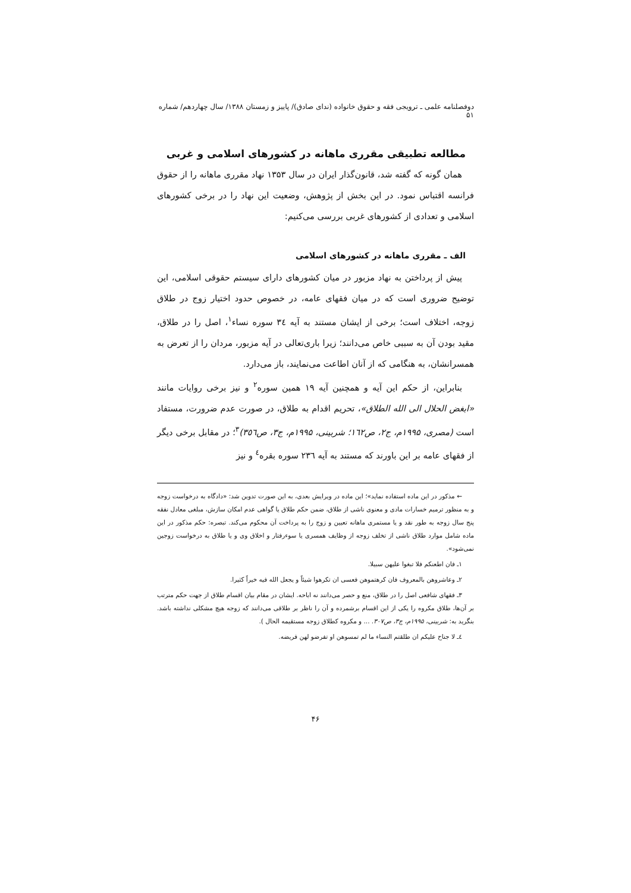دوفصلنامه علمی ـ ترویجی فقه و حقوق خانواده (ندای صادق)/ پاییز و زمستان ۱۳۸۸/ سال چهاردهم/ شماره ۵۱
مطالعه تطبیقی مقرری ماهانه در کشورهای اسلامی و غربی
همان گونه که گفته شد، قانون‌گذار ایران در سال ۱۳۵۳ نهاد مقرری ماهانه را از حقوق فرانسه اقتباس نمود. در این بخش از پژوهش، وضعیت این نهاد را در برخی کشورهای اسلامی و تعدادی از کشورهای غربی بررسی می‌کنیم:
الف ـ مقرری ماهانه در کشورهای اسلامی
پیش از پرداختن به نهاد مزبور در میان کشورهای دارای سیستم حقوقی اسلامی، این توضیح ضروری است که در میان فقهای عامه، در خصوص حدود اختیار زوج در طلاق زوجه، اختلاف است؛ برخی از ایشان مستند به آیه ٣٤ سوره نساء<sup>١</sup>، اصل را در طلاق، مقید بودن آن به سببی خاص می‌دانند؛ زیرا باری‌تعالی در آیه مزبور، مردان را از تعرض به همسرانشان، به هنگامی که از آنان اطاعت می‌نمایند، باز می‌دارد.
بنابراین، از حکم این آیه و همچنین آیه ۱۹ همین سوره<sup>٢</sup> و نیز برخی روایات مانند «ابغض الحلال الی الله الطلاق»، تحریم اقدام به طلاق، در صورت عدم ضرورت، مستفاد است (مصری، ۱۹۹۵م، ج۲، ص۱٦٢؛ شربینی، ۱۹۹۵م، ج۳، ص٣٥٦)<sup>٣</sup>؛ در مقابل برخی دیگر از فقهای عامه بر این باورند که مستند به آیه ٢٣٦ سوره بقره<sup>٤</sup> و نیز
← مذکور در این ماده استفاده نماید»؛ این ماده در ویرایش بعدی، به این صورت تدوین شد: «دادگاه به درخواست زوجه و به منظور ترمیم خسارات مادی و معنوی ناشی از طلاق، ضمن حکم طلاق یا گواهی عدم امکان سازش، مبلغی معادل نفقه پنج سال زوجه به طور نقد و یا مستمری ماهانه تعیین و زوج را به پرداخت آن محکوم می‌کند. تبصره: حکم مذکور در این ماده شامل موارد طلاق ناشی از تخلف زوجه از وظایف همسری یا سوءرفتار و اخلاق وی و یا طلاق به درخواست زوجین نمی‌شود».
١ـ فان اطعنکم فلا تبغوا علیهن سبیلا.
٢ـ وعاشروهن بالمعروف فان کرهتموهن فعسی ان تکرهوا شیئاً و یجعل الله فیه خیراً کثیرا.
٣ـ فقهای شافعی اصل را در طلاق، منع و حصر می‌دانند نه اباحه. ایشان در مقام بیان اقسام طلاق از جهت حکم مترتب بر آن‌ها، طلاق مکروه را یکی از این اقسام برشمرده و آن را ناظر بر طلاقی می‌دانند که زوجه هیچ مشکلی نداشته باشد. بنگرید به: شربینی، ۱۹۹۵م، ج۳، ص۳۰۷. ... و مکروه کطلاق زوجه مستقیمه الحال ).
٤ـ لا جناح علیکم ان طلقتم النساء ما لم تمسوهن او تفرضو لهن فریضه.
۴۶